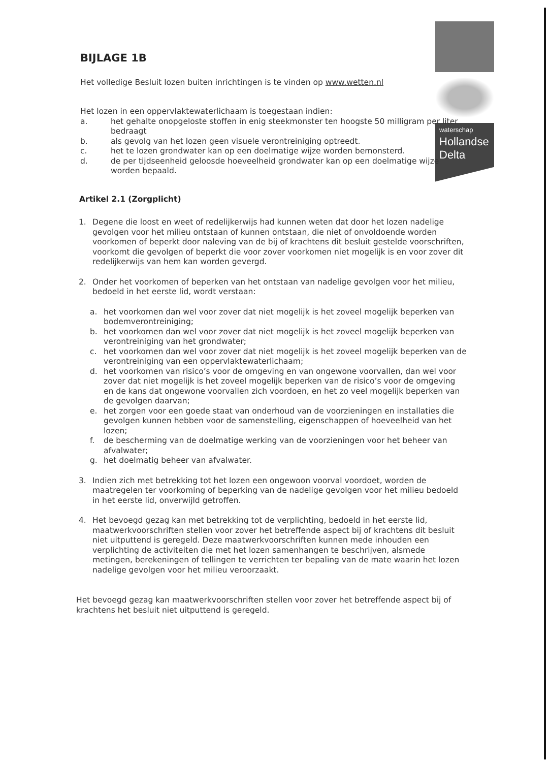waterschap
Hollandse
Delta
BIJLAGE 1B
Het volledige Besluit lozen buiten inrichtingen is te vinden op www.wetten.nl
Het lozen in een oppervlaktewaterlichaam is toegestaan indien:
a. het gehalte onopgeloste stoffen in enig steekmonster ten hoogste 50 milligram per liter bedraagt
b. als gevolg van het lozen geen visuele verontreiniging optreedt.
c. het te lozen grondwater kan op een doelmatige wijze worden bemonsterd.
d. de per tijdseenheid geloosde hoeveelheid grondwater kan op een doelmatige wijze worden bepaald.
Artikel 2.1 (Zorgplicht)
1. Degene die loost en weet of redelijkerwijs had kunnen weten dat door het lozen nadelige gevolgen voor het milieu ontstaan of kunnen ontstaan, die niet of onvoldoende worden voorkomen of beperkt door naleving van de bij of krachtens dit besluit gestelde voorschriften, voorkomt die gevolgen of beperkt die voor zover voorkomen niet mogelijk is en voor zover dit redelijkerwijs van hem kan worden gevergd.
2. Onder het voorkomen of beperken van het ontstaan van nadelige gevolgen voor het milieu, bedoeld in het eerste lid, wordt verstaan:
a. het voorkomen dan wel voor zover dat niet mogelijk is het zoveel mogelijk beperken van bodemverontreiniging;
b. het voorkomen dan wel voor zover dat niet mogelijk is het zoveel mogelijk beperken van verontreiniging van het grondwater;
c. het voorkomen dan wel voor zover dat niet mogelijk is het zoveel mogelijk beperken van de verontreiniging van een oppervlaktewaterlichaam;
d. het voorkomen van risico’s voor de omgeving en van ongewone voorvallen, dan wel voor zover dat niet mogelijk is het zoveel mogelijk beperken van de risico’s voor de omgeving en de kans dat ongewone voorvallen zich voordoen, en het zo veel mogelijk beperken van de gevolgen daarvan;
e. het zorgen voor een goede staat van onderhoud van de voorzieningen en installaties die gevolgen kunnen hebben voor de samenstelling, eigenschappen of hoeveelheid van het lozen;
f. de bescherming van de doelmatige werking van de voorzieningen voor het beheer van afvalwater;
g. het doelmatig beheer van afvalwater.
3. Indien zich met betrekking tot het lozen een ongewoon voorval voordoet, worden de maatregelen ter voorkoming of beperking van de nadelige gevolgen voor het milieu bedoeld in het eerste lid, onverwijld getroffen.
4. Het bevoegd gezag kan met betrekking tot de verplichting, bedoeld in het eerste lid, maatwerkvoorschriften stellen voor zover het betreffende aspect bij of krachtens dit besluit niet uitputtend is geregeld. Deze maatwerkvoorschriften kunnen mede inhouden een verplichting de activiteiten die met het lozen samenhangen te beschrijven, alsmede metingen, berekeningen of tellingen te verrichten ter bepaling van de mate waarin het lozen nadelige gevolgen voor het milieu veroorzaakt.
Het bevoegd gezag kan maatwerkvoorschriften stellen voor zover het betreffende aspect bij of krachtens het besluit niet uitputtend is geregeld.